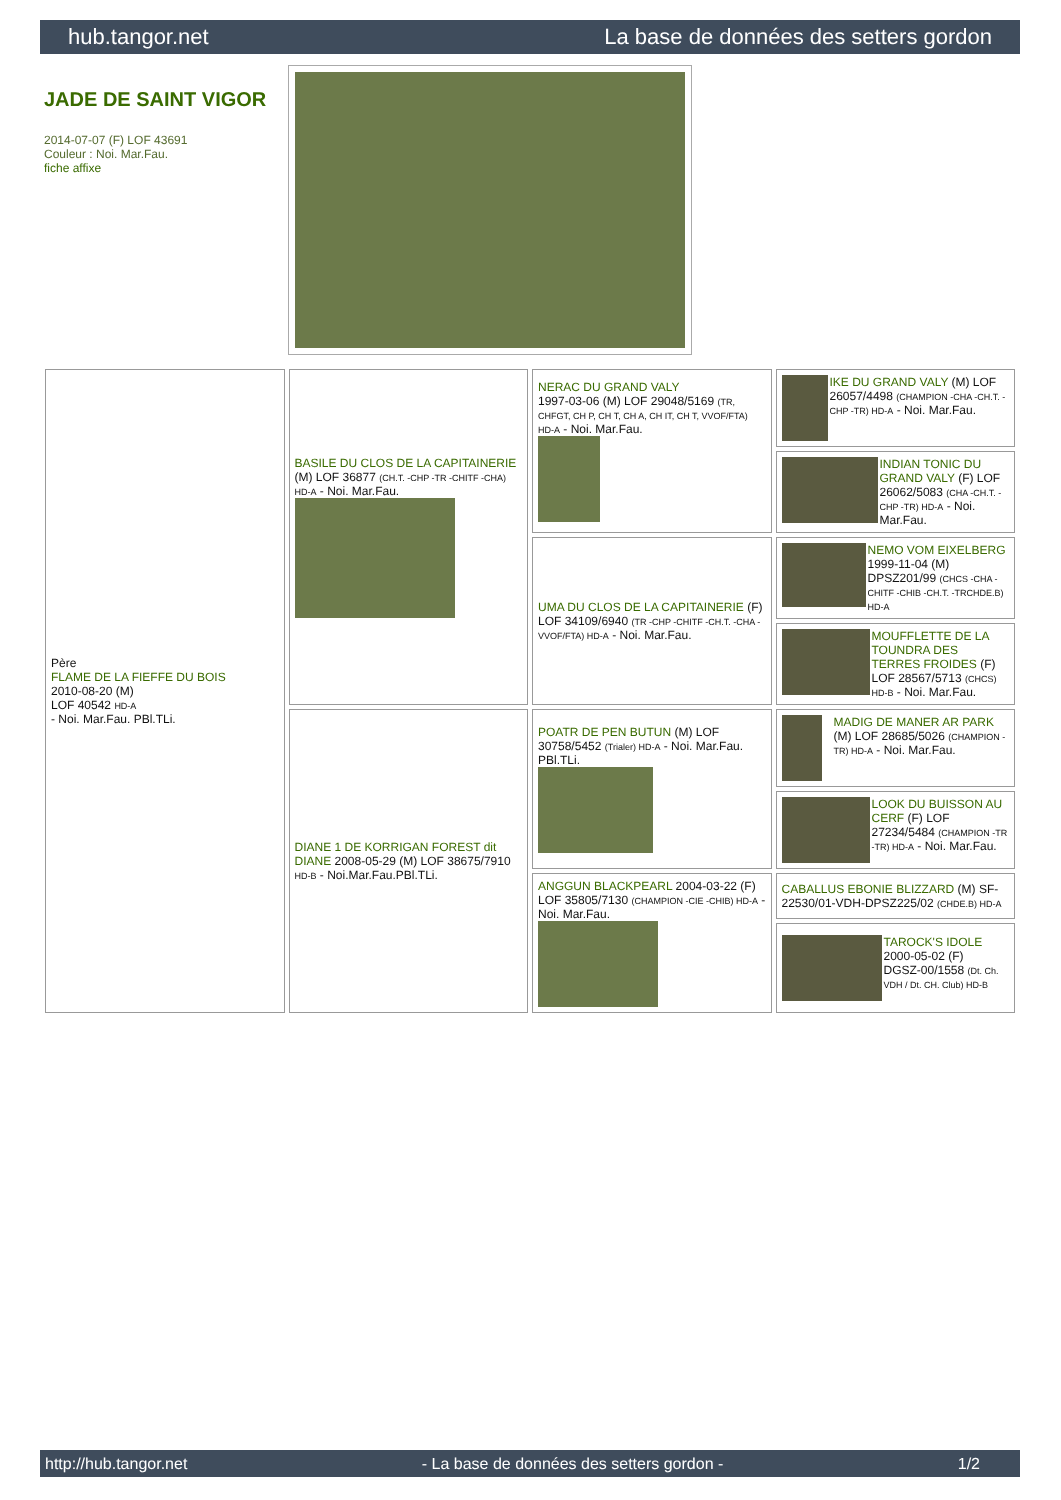hub.tangor.net La base de données des setters gordon
JADE DE SAINT VIGOR
2014-07-07 (F) LOF 43691
Couleur : Noi. Mar.Fau.
fiche affixe
| Père FLAME DE LA FIEFFE DU BOIS 2010-08-20 (M) LOF 40542 HD-A - Noi. Mar.Fau. PBl.TLi. | BASILE DU CLOS DE LA CAPITAINERIE (M) LOF 36877 (CH.T. -CHP -TR -CHITF -CHA) HD-A - Noi. Mar.Fau. | NERAC DU GRAND VALY 1997-03-06 (M) LOF 29048/5169 (TR, CHFGT, CH P, CH T, CH A, CH IT, CH T, VVOF/FTA) HD-A - Noi. Mar.Fau. | IKE DU GRAND VALY (M) LOF 26057/4498 (CHAMPION -CHA -CH.T. -CHP -TR) HD-A - Noi. Mar.Fau. |
| | | | INDIAN TONIC DU GRAND VALY (F) LOF 26062/5083 (CHA -CH.T. -CHP -TR) HD-A - Noi. Mar.Fau. |
| | | UMA DU CLOS DE LA CAPITAINERIE (F) LOF 34109/6940 (TR -CHP -CHITF -CH.T. -CHA -VVOF/FTA) HD-A - Noi. Mar.Fau. | NEMO VOM EIXELBERG 1999-11-04 (M) DPSZ201/99 (CHCS -CHA -CHITF -CHIB -CH.T. -TRCHDE.B) HD-A |
| | | | MOUFFLETTE DE LA TOUNDRA DES TERRES FROIDES (F) LOF 28567/5713 (CHCS) HD-B - Noi. Mar.Fau. |
| | DIANE 1 DE KORRIGAN FOREST dit DIANE 2008-05-29 (M) LOF 38675/7910 HD-B - Noi.Mar.Fau.PBl.TLi. | POATR DE PEN BUTUN (M) LOF 30758/5452 (Trialer) HD-A - Noi. Mar.Fau. PBl.TLi. | MADIG DE MANER AR PARK (M) LOF 28685/5026 (CHAMPION -TR) HD-A - Noi. Mar.Fau. |
| | | | LOOK DU BUISSON AU CERF (F) LOF 27234/5484 (CHAMPION -TR -TR) HD-A - Noi. Mar.Fau. |
| | | ANGGUN BLACKPEARL 2004-03-22 (F) LOF 35805/7130 (CHAMPION -CIE -CHIB) HD-A - Noi. Mar.Fau. | CABALLUS EBONIE BLIZZARD (M) SF-22530/01-VDH-DPSZ225/02 (CHDE.B) HD-A |
| | | | TAROCK'S IDOLE 2000-05-02 (F) DGSZ-00/1558 (Dt. Ch. VDH / Dt. CH. Club) HD-B |
http://hub.tangor.net - La base de données des setters gordon - 1/2